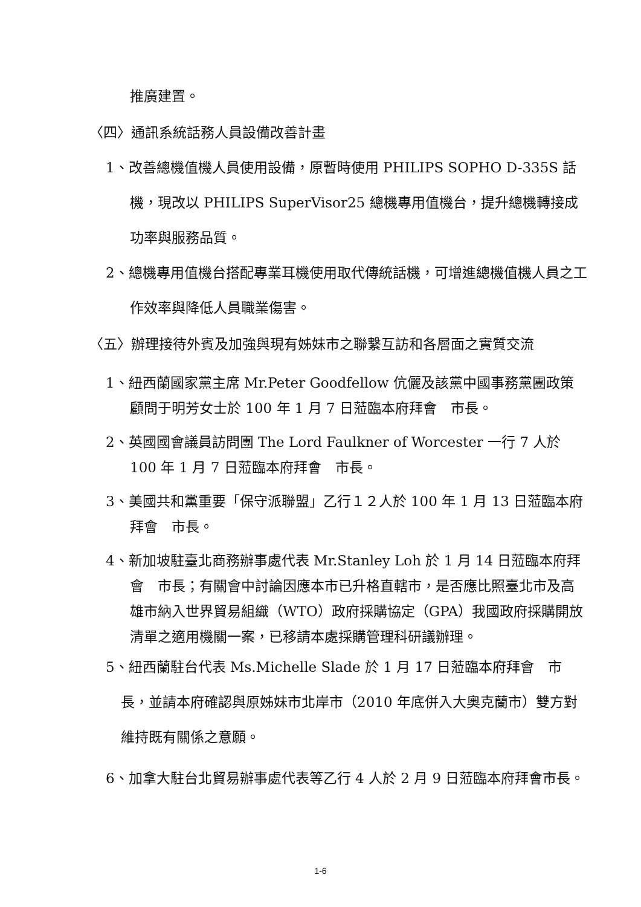推廣建置。
〈四〉通訊系統話務人員設備改善計畫
1、改善總機值機人員使用設備，原暫時使用 PHILIPS SOPHO D-335S 話機，現改以 PHILIPS SuperVisor25 總機專用值機台，提升總機轉接成功率與服務品質。
2、總機專用值機台搭配專業耳機使用取代傳統話機，可增進總機值機人員之工作效率與降低人員職業傷害。
〈五〉辦理接待外賓及加強與現有姊妹市之聯繫互訪和各層面之實質交流
1、紐西蘭國家黨主席 Mr.Peter Goodfellow 伉儷及該黨中國事務黨團政策顧問于明芳女士於 100 年 1 月 7 日蒞臨本府拜會　市長。
2、英國國會議員訪問團 The Lord Faulkner of Worcester 一行 7 人於 100 年 1 月 7 日蒞臨本府拜會　市長。
3、美國共和黨重要「保守派聯盟」乙行１２人於 100 年 1 月 13 日蒞臨本府拜會　市長。
4、新加坡駐臺北商務辦事處代表 Mr.Stanley Loh 於 1 月 14 日蒞臨本府拜會　市長；有關會中討論因應本市已升格直轄市，是否應比照臺北市及高雄市納入世界貿易組織（WTO）政府採購協定（GPA）我國政府採購開放清單之適用機關一案，已移請本處採購管理科研議辦理。
5、紐西蘭駐台代表 Ms.Michelle Slade 於 1 月 17 日蒞臨本府拜會　市長，並請本府確認與原姊妹市北岸市（2010 年底併入大奧克蘭市）雙方對維持既有關係之意願。
6、加拿大駐台北貿易辦事處代表等乙行 4 人於 2 月 9 日蒞臨本府拜會市長。
1-6